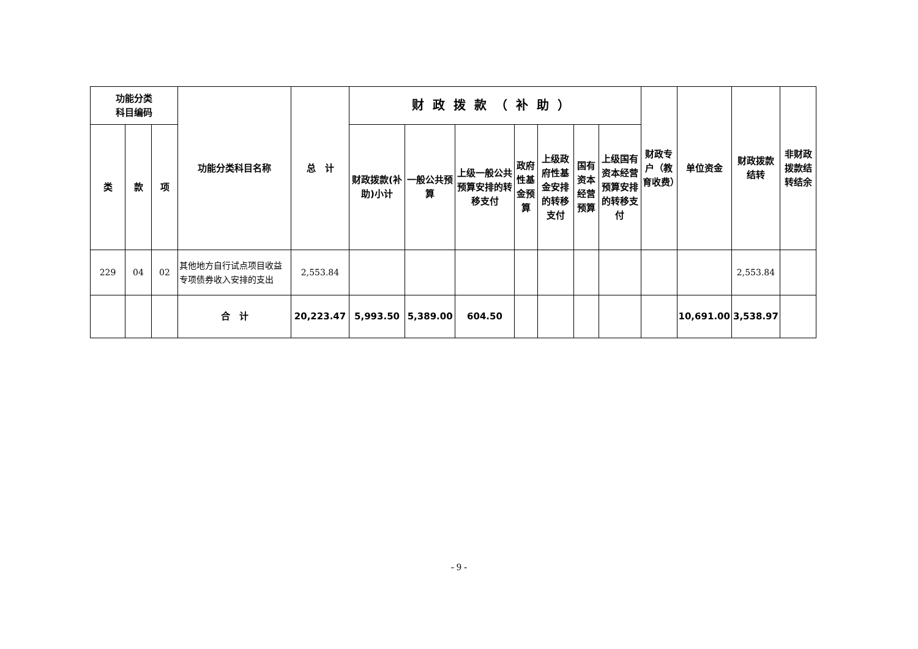| 功能分类 科目编码 | | | 功能分类科目名称 | 总 计 | 财政拨款（补助） | | | | | | | 财政专户（教育收费） | 单位资金 | 财政拨款结转 | 非财政拨款结转结余 |
| --- | --- | --- | --- | --- | --- | --- | --- | --- | --- | --- | --- | --- | --- | --- | --- |
| 类 | 款 | 项 | | | 财政拨款(补助)小计 | 一般公共预算 | 上级一般公共预算安排的转移支付 | 政府性基金预算 | 上级政府性基金安排的转移支付 | 国有资本经营预算 | 上级国有资本经营预算安排的转移支付 | | | | |
| 229 | 04 | 02 | 其他地方自行试点项目收益专项债券收入安排的支出 | 2,553.84 | | | | | | | | | | 2,553.84 | |
| | | | 合 计 | 20,223.47 | 5,993.50 | 5,389.00 | 604.50 | | | | | | 10,691.00 | 3,538.97 | |
- 9 -